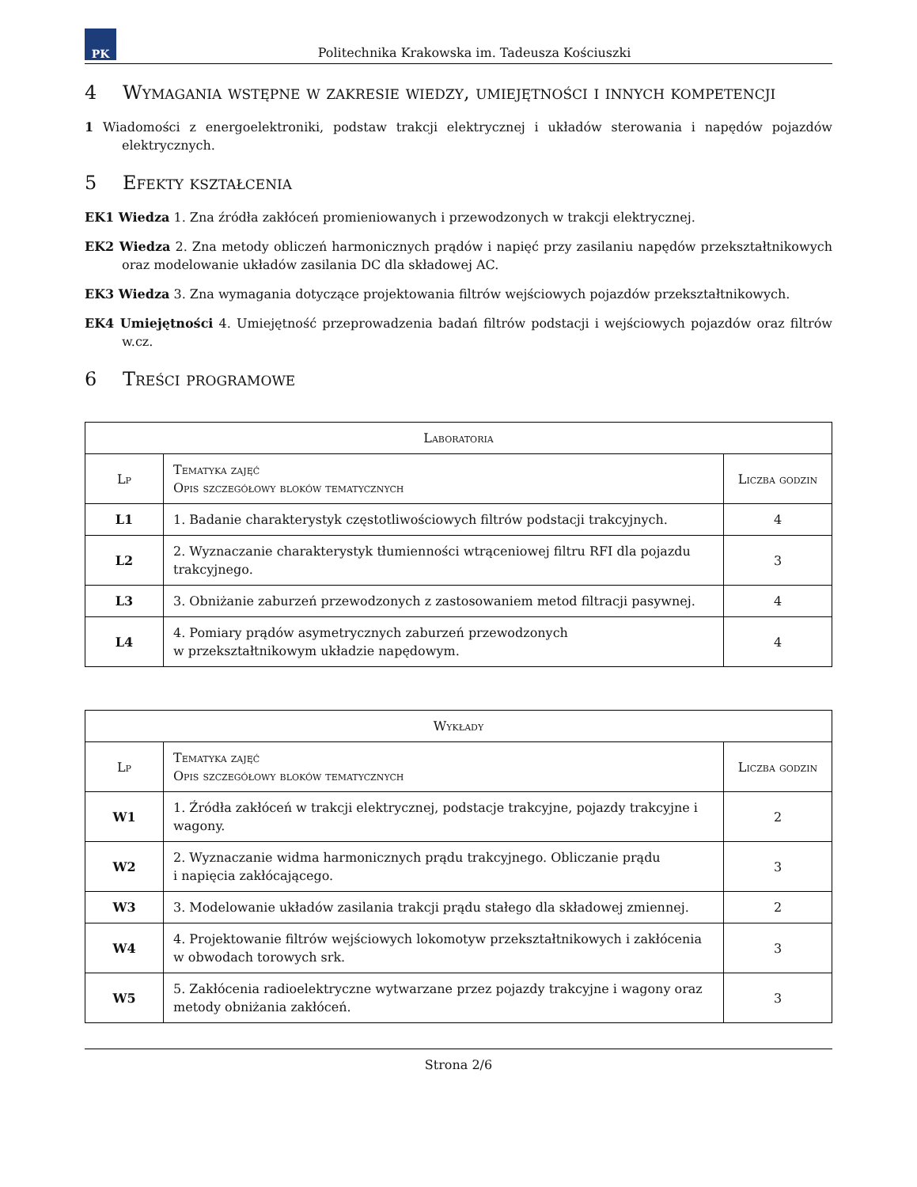PK
Politechnika Krakowska im. Tadeusza Kościuszki
4 Wymagania wstępne w zakresie wiedzy, umiejętności i innych kompetencji
1 Wiadomości z energoelektroniki, podstaw trakcji elektrycznej i układów sterowania i napędów pojazdów elektrycznych.
5 Efekty kształcenia
EK1 Wiedza 1. Zna źródła zakłóceń promieniowanych i przewodzonych w trakcji elektrycznej.
EK2 Wiedza 2. Zna metody obliczeń harmonicznych prądów i napięć przy zasilaniu napędów przekształtnikowych oraz modelowanie układów zasilania DC dla składowej AC.
EK3 Wiedza 3. Zna wymagania dotyczące projektowania filtrów wejściowych pojazdów przekształtnikowych.
EK4 Umiejętności 4. Umiejętność przeprowadzenia badań filtrów podstacji i wejściowych pojazdów oraz filtrów w.cz.
6 Treści programowe
| Laboratoria | | |
| --- | --- | --- |
| Lp | Tematyka zajęć Opis szczegółowy bloków tematycznych | Liczba godzin |
| L1 | 1. Badanie charakterystyk częstotliwościowych filtrów podstacji trakcyjnych. | 4 |
| L2 | 2. Wyznaczanie charakterystyk tłumienności wtrąceniowej filtru RFI dla pojazdu trakcyjnego. | 3 |
| L3 | 3. Obniżanie zaburzeń przewodzonych z zastosowaniem metod filtracji pasywnej. | 4 |
| L4 | 4. Pomiary prądów asymetrycznych zaburzeń przewodzonych w przekształtnikowym układzie napędowym. | 4 |
| Wykłady | | |
| --- | --- | --- |
| Lp | Tematyka zajęć Opis szczegółowy bloków tematycznych | Liczba godzin |
| W1 | 1. Źródła zakłóceń w trakcji elektrycznej, podstacje trakcyjne, pojazdy trakcyjne i wagony. | 2 |
| W2 | 2. Wyznaczanie widma harmonicznych prądu trakcyjnego. Obliczanie prądu i napięcia zakłócającego. | 3 |
| W3 | 3. Modelowanie układów zasilania trakcji prądu stałego dla składowej zmiennej. | 2 |
| W4 | 4. Projektowanie filtrów wejściowych lokomotyw przekształtnikowych i zakłócenia w obwodach torowych srk. | 3 |
| W5 | 5. Zakłócenia radioelektryczne wytwarzane przez pojazdy trakcyjne i wagony oraz metody obniżania zakłóceń. | 3 |
Strona 2/6